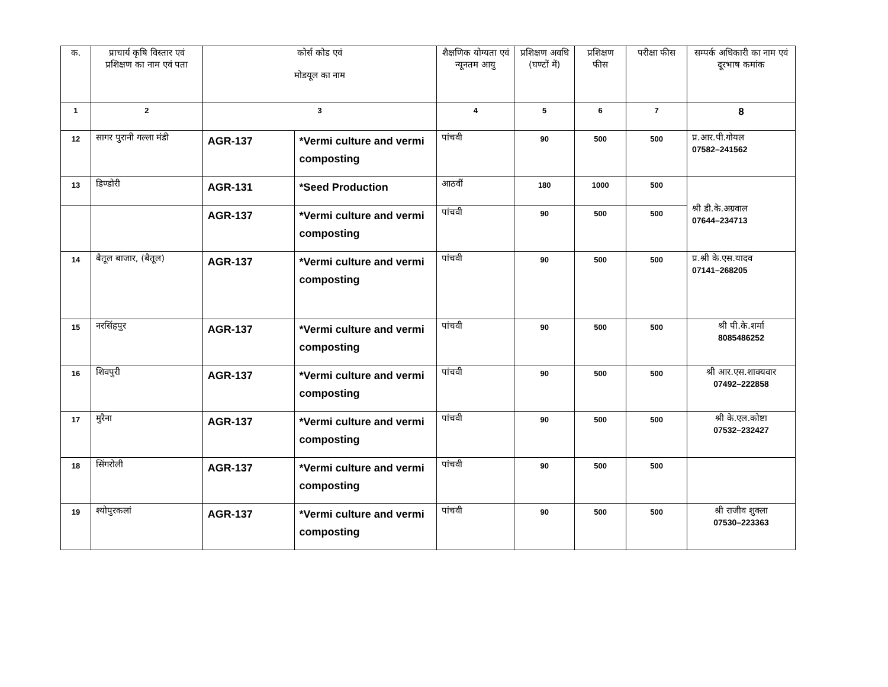| क. | प्राचार्य कृषि विस्तार एवं प्रशिक्षण का नाम एवं पता | कोर्स कोड एवं मोडयूल का नाम | | शैक्षणिक योग्यता एवं न्यूनतम आयु | प्रशिक्षण अवधि (घण्टों में) | प्रशिक्षण फीस | परीक्षा फीस | सम्पर्क अधिकारी का नाम एवं दूरभाष कमांक |
| --- | --- | --- | --- | --- | --- | --- | --- | --- |
| 1 | 2 | 3 | | 4 | 5 | 6 | 7 | 8 |
| 12 | सागर पुरानी गल्ला मंडी | AGR-137 | *Vermi culture and vermi composting | पांचवी | 90 | 500 | 500 | प्र.आर.पी.गोयल 07582–241562 |
| 13 | डिण्डोरी | AGR-131 | *Seed Production | आठवीं | 180 | 1000 | 500 | श्री डी.के.अग्रवाल 07644–234713 |
| | | AGR-137 | *Vermi culture and vermi composting | पांचवी | 90 | 500 | 500 | |
| 14 | बैतूल बाजार, (बैतूल) | AGR-137 | *Vermi culture and vermi composting | पांचवी | 90 | 500 | 500 | प्र.श्री के.एस.यादव 07141–268205 |
| 15 | नरसिंहपुर | AGR-137 | *Vermi culture and vermi composting | पांचवी | 90 | 500 | 500 | श्री पी.के.शर्मा 8085486252 |
| 16 | शिवपुरी | AGR-137 | *Vermi culture and vermi composting | पांचवी | 90 | 500 | 500 | श्री आर.एस.शाक्यवार 07492–222858 |
| 17 | मुरैना | AGR-137 | *Vermi culture and vermi composting | पांचवी | 90 | 500 | 500 | श्री के.एल.कोष्टा 07532–232427 |
| 18 | सिंगरोली | AGR-137 | *Vermi culture and vermi composting | पांचवी | 90 | 500 | 500 | |
| 19 | श्योपुरकलां | AGR-137 | *Vermi culture and vermi composting | पांचवी | 90 | 500 | 500 | श्री राजीव शुक्ला 07530–223363 |